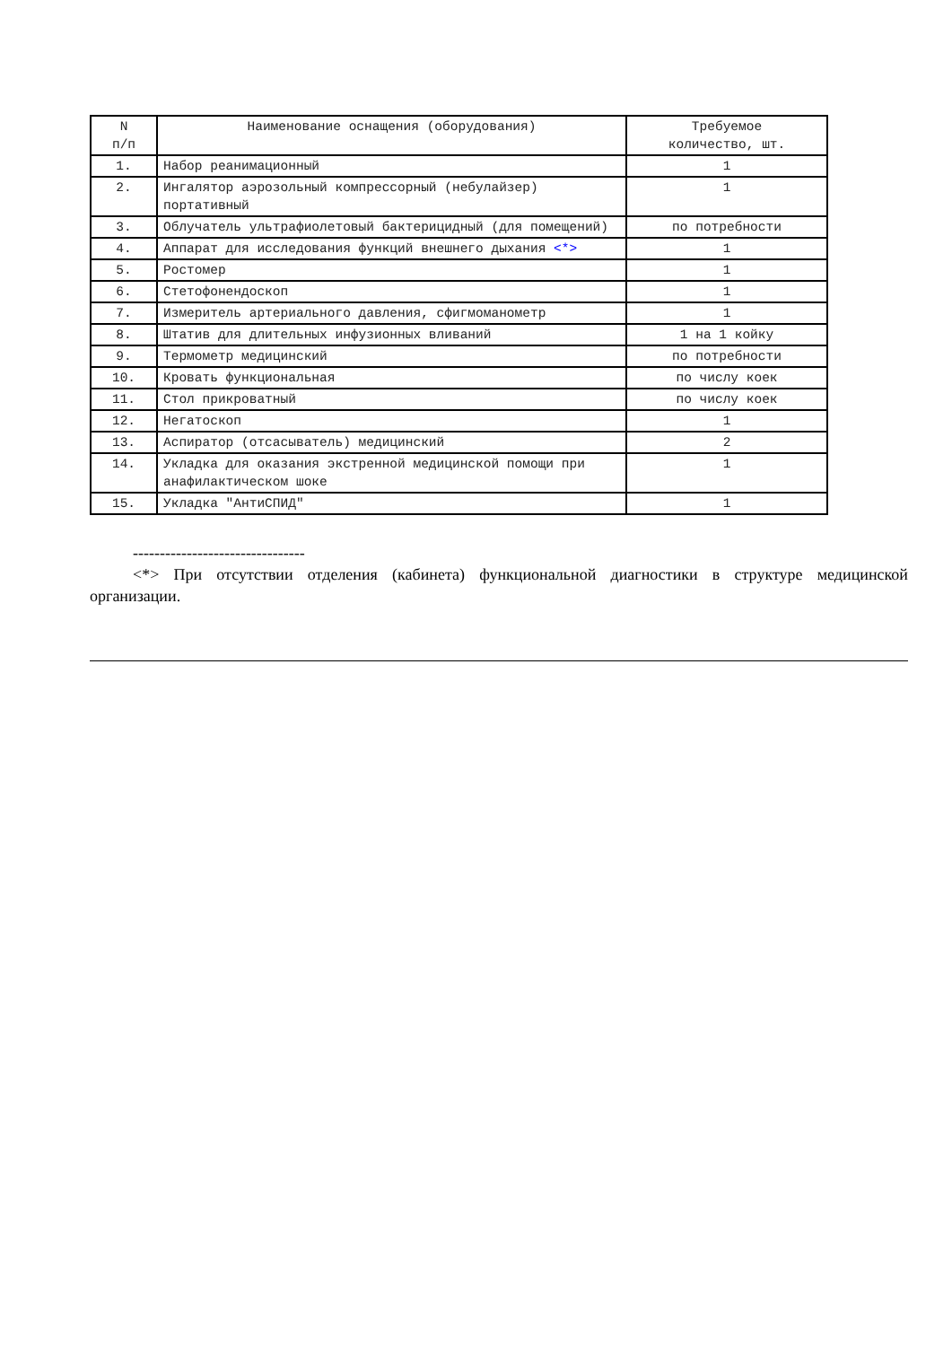| N п/п | Наименование оснащения (оборудования) | Требуемое количество, шт. |
| --- | --- | --- |
| 1. | Набор реанимационный | 1 |
| 2. | Ингалятор аэрозольный компрессорный (небулайзер) портативный | 1 |
| 3. | Облучатель ультрафиолетовый бактерицидный (для помещений) | по потребности |
| 4. | Аппарат для исследования функций внешнего дыхания <*> | 1 |
| 5. | Ростомер | 1 |
| 6. | Стетофонендоскоп | 1 |
| 7. | Измеритель артериального давления, сфигмоманометр | 1 |
| 8. | Штатив для длительных инфузионных вливаний | 1 на 1 койку |
| 9. | Термометр медицинский | по потребности |
| 10. | Кровать функциональная | по числу коек |
| 11. | Стол прикроватный | по числу коек |
| 12. | Негатоскоп | 1 |
| 13. | Аспиратор (отсасыватель) медицинский | 2 |
| 14. | Укладка для оказания экстренной медицинской помощи при анафилактическом шоке | 1 |
| 15. | Укладка "АнтиСПИД" | 1 |
--------------------------------
<*> При отсутствии отделения (кабинета) функциональной диагностики в структуре медицинской организации.